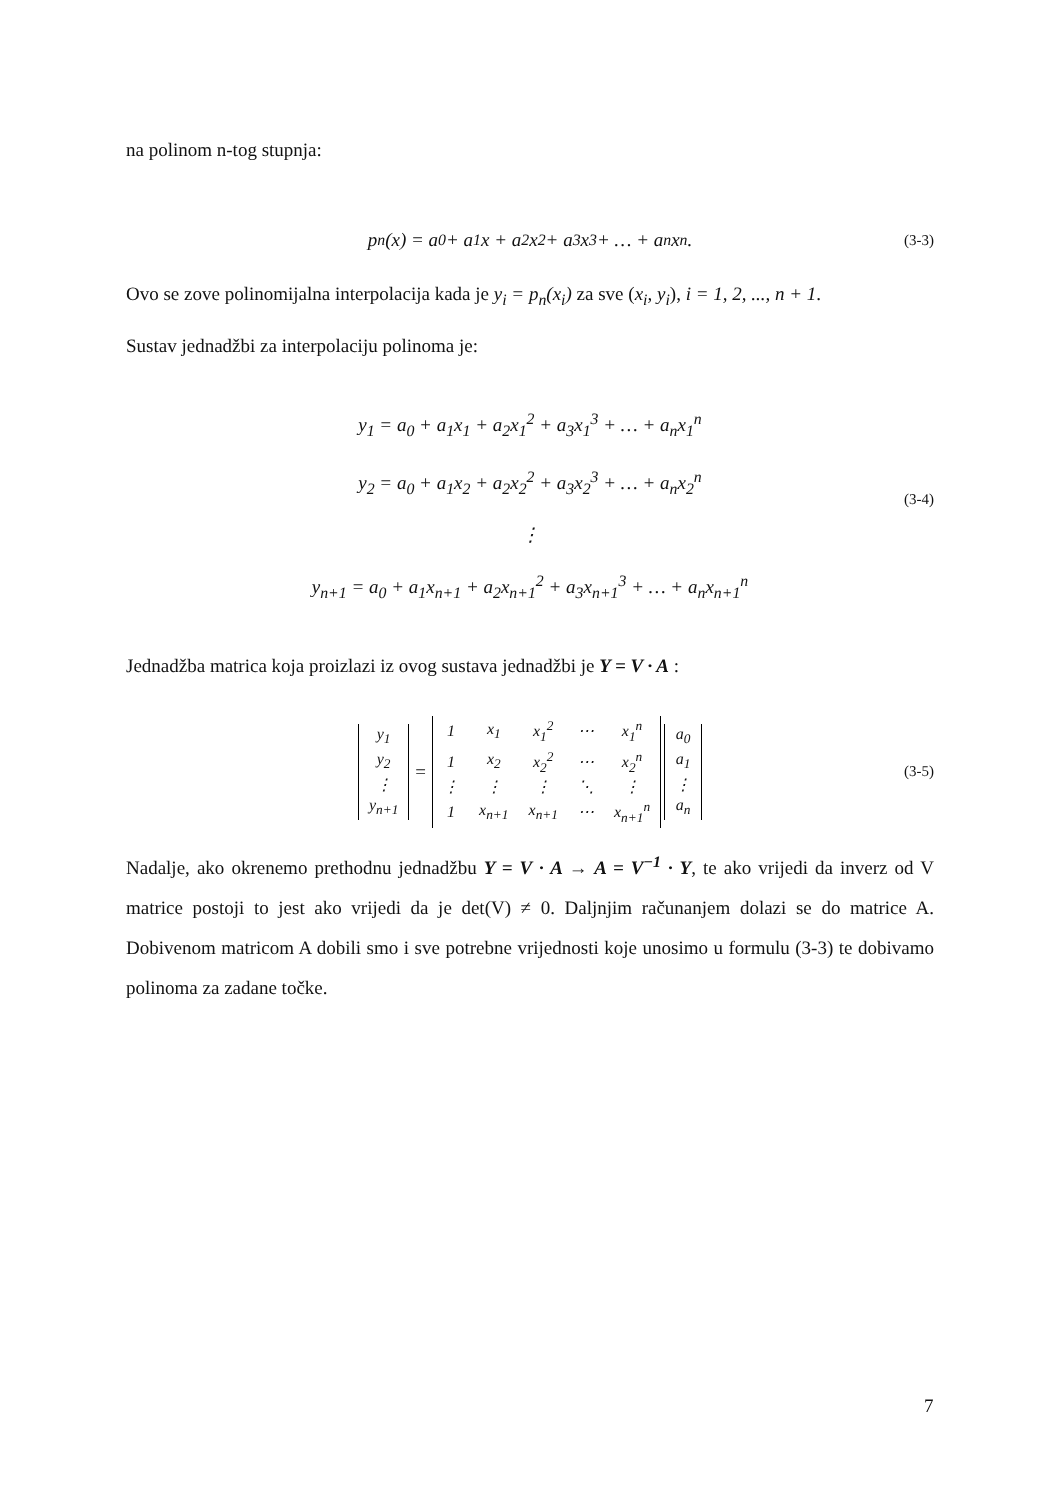na polinom n-tog stupnja:
p<sub>n</sub>(x) = a<sub>0</sub> + a<sub>1</sub>x + a<sub>2</sub>x<sup>2</sup> + a<sub>3</sub>x<sup>3</sup> + … + a<sub>n</sub>x<sup>n</sup>. (3-3)
Ovo se zove polinomijalna interpolacija kada je y<sub>i</sub> = p<sub>n</sub>(x<sub>i</sub>) za sve (x<sub>i</sub>, y<sub>i</sub>), i = 1, 2, ..., n + 1.
Sustav jednadžbi za interpolaciju polinoma je:
y<sub>1</sub> = a<sub>0</sub> + a<sub>1</sub>x<sub>1</sub> + a<sub>2</sub>x<sub>1</sub><sup>2</sup> + a<sub>3</sub>x<sub>1</sub><sup>3</sup> + … + a<sub>n</sub>x<sub>1</sub><sup>n</sup>
y<sub>2</sub> = a<sub>0</sub> + a<sub>1</sub>x<sub>2</sub> + a<sub>2</sub>x<sub>2</sub><sup>2</sup> + a<sub>3</sub>x<sub>2</sub><sup>3</sup> + … + a<sub>n</sub>x<sub>2</sub><sup>n</sup>
⋮
y<sub>n+1</sub> = a<sub>0</sub> + a<sub>1</sub>x<sub>n+1</sub> + a<sub>2</sub>x<sub>n+1</sub><sup>2</sup> + a<sub>3</sub>x<sub>n+1</sub><sup>3</sup> + … + a<sub>n</sub>x<sub>n+1</sub><sup>n</sup>
(3-4)
Jednadžba matrica koja proizlazi iz ovog sustava jednadžbi je Y = V · A :
| y<sub>1</sub> |
| y<sub>2</sub> |
| ⋮ |
| y<sub>n+1</sub> |
=
| 1 | x<sub>1</sub> | x<sub>1</sub><sup>2</sup> | ⋯ | x<sub>1</sub><sup>n</sup> |
| 1 | x<sub>2</sub> | x<sub>2</sub><sup>2</sup> | ⋯ | x<sub>2</sub><sup>n</sup> |
| ⋮ | ⋮ | ⋮ | ⋱ | ⋮ |
| 1 | x<sub>n+1</sub> | x<sub>n+1</sub> | ⋯ | x<sub>n+1</sub><sup>n</sup> |
| a<sub>0</sub> |
| a<sub>1</sub> |
| ⋮ |
| a<sub>n</sub> |
(3-5)
Nadalje, ako okrenemo prethodnu jednadžbu Y = V · A → A = V<sup>−1</sup> · Y, te ako vrijedi da inverz od V matrice postoji to jest ako vrijedi da je det(V) ≠ 0. Daljnjim računanjem dolazi se do matrice A. Dobivenom matricom A dobili smo i sve potrebne vrijednosti koje unosimo u formulu (3-3) te dobivamo polinoma za zadane točke.
7